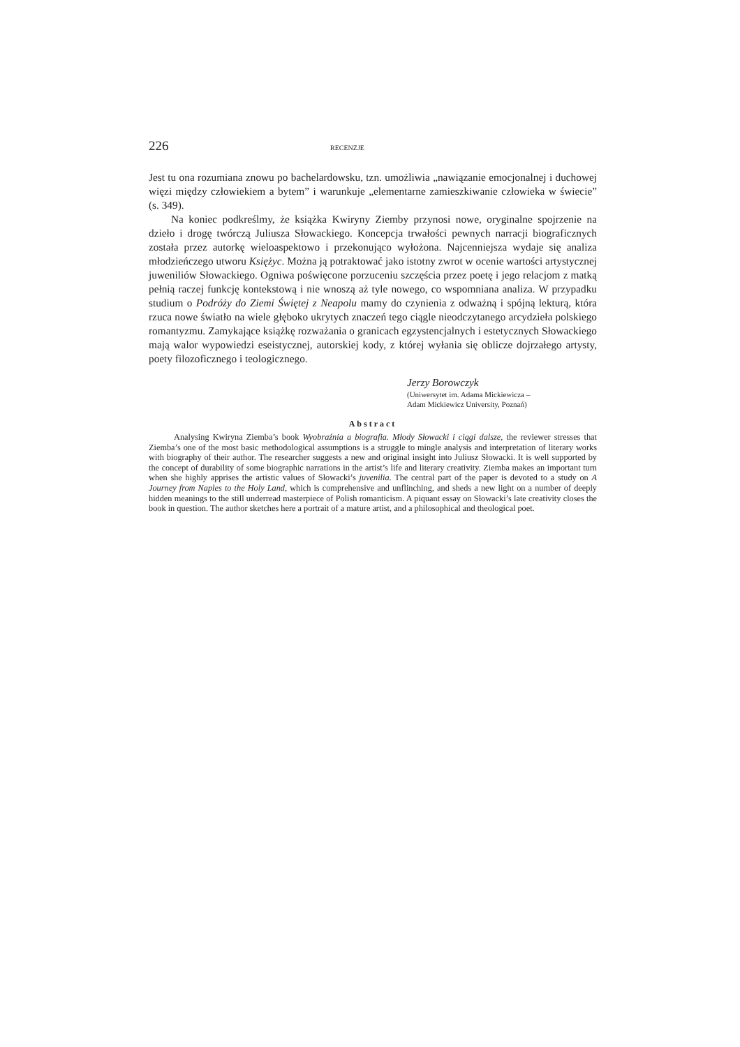226 RECENZJE
Jest tu ona rozumiana znowu po bachelardowsku, tzn. umożliwia „nawiązanie emocjonalnej i duchowej więzi między człowiekiem a bytem” i warunkuje „elementarne zamieszkiwanie człowieka w świecie” (s. 349).
Na koniec podkreślmy, że książka Kwiryny Ziemby przynosi nowe, oryginalne spojrzenie na dzieło i drogę twórczą Juliusza Słowackiego. Koncepcja trwałości pewnych narracji biograficznych została przez autorkę wieloaspektowo i przekonująco wyłożona. Najcenniejsza wydaje się analiza młodzieńczego utworu Księżyc. Można ją potraktować jako istotny zwrot w ocenie wartości artystycznej juweniliów Słowackiego. Ogniwa poświęcone porzuceniu szczęścia przez poetę i jego relacjom z matką pełnią raczej funkcję kontekstową i nie wnoszą aż tyle nowego, co wspomniana analiza. W przypadku studium o Podróży do Ziemi Świętej z Neapolu mamy do czynienia z odważną i spójną lekturą, która rzuca nowe światło na wiele głęboko ukrytych znaczeń tego ciągle nieodczytanego arcydzieła polskiego romantyzmu. Zamykające książkę rozważania o granicach egzystencjalnych i estetycznych Słowackiego mają walor wypowiedzi eseistycznej, autorskiej kody, z której wyłania się oblicze dojrzałego artysty, poety filozoficznego i teologicznego.
Jerzy Borowczyk
(Uniwersytet im. Adama Mickiewicza –
Adam Mickiewicz University, Poznań)
Abstract
Analysing Kwiryna Ziemba’s book Wyobraźnia a biografia. Młody Słowacki i ciągi dalsze, the reviewer stresses that Ziemba’s one of the most basic methodological assumptions is a struggle to mingle analysis and interpretation of literary works with biography of their author. The researcher suggests a new and original insight into Juliusz Słowacki. It is well supported by the concept of durability of some biographic narrations in the artist’s life and literary creativity. Ziemba makes an important turn when she highly apprises the artistic values of Słowacki’s juvenilia. The central part of the paper is devoted to a study on A Journey from Naples to the Holy Land, which is comprehensive and unflinching, and sheds a new light on a number of deeply hidden meanings to the still underread masterpiece of Polish romanticism. A piquant essay on Słowacki’s late creativity closes the book in question. The author sketches here a portrait of a mature artist, and a philosophical and theological poet.